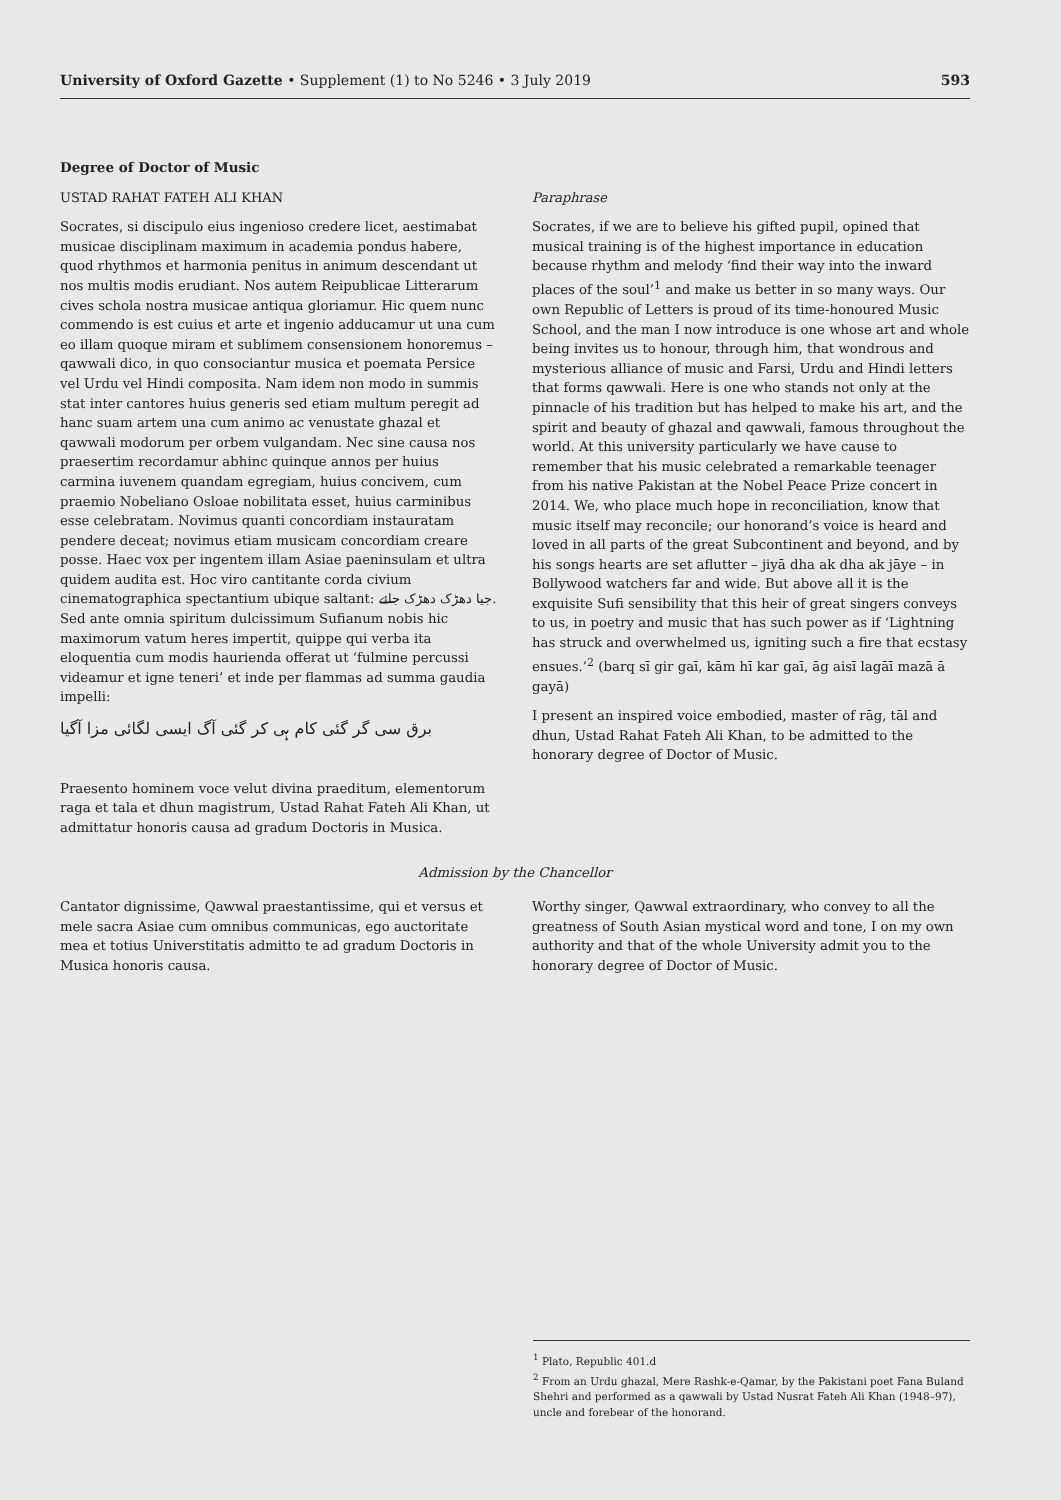University of Oxford Gazette • Supplement (1) to No 5246 • 3 July 2019 593
Degree of Doctor of Music
USTAD RAHAT FATEH ALI KHAN
Socrates, si discipulo eius ingenioso credere licet, aestimabat musicae disciplinam maximum in academia pondus habere, quod rhythmos et harmonia penitus in animum descendant ut nos multis modis erudiant. Nos autem Reipublicae Litterarum cives schola nostra musicae antiqua gloriamur. Hic quem nunc commendo is est cuius et arte et ingenio adducamur ut una cum eo illam quoque miram et sublimem consensionem honoremus – qawwali dico, in quo consociantur musica et poemata Persice vel Urdu vel Hindi composita. Nam idem non modo in summis stat inter cantores huius generis sed etiam multum peregit ad hanc suam artem una cum animo ac venustate ghazal et qawwali modorum per orbem vulgandam. Nec sine causa nos praesertim recordamur abhinc quinque annos per huius carmina iuvenem quandam egregiam, huius concivem, cum praemio Nobeliano Osloae nobilitata esset, huius carminibus esse celebratam. Novimus quanti concordiam instauratam pendere deceat; novimus etiam musicam concordiam creare posse. Haec vox per ingentem illam Asiae paeninsulam et ultra quidem audita est. Hoc viro cantitante corda civium cinematographica spectantium ubique saltant: جیا دھڑک دھڑک جائے. Sed ante omnia spiritum dulcissimum Sufianum nobis hic maximorum vatum heres impertit, quippe qui verba ita eloquentia cum modis haurienda offerat ut ‘fulmine percussi videamur et igne teneri’ et inde per flammas ad summa gaudia impelli:
برق سی گر گئی کام ہی کر گئی آگ ایسی لگائی مزا آگیا
Praesento hominem voce velut divina praeditum, elementorum raga et tala et dhun magistrum, Ustad Rahat Fateh Ali Khan, ut admittatur honoris causa ad gradum Doctoris in Musica.
Paraphrase
Socrates, if we are to believe his gifted pupil, opined that musical training is of the highest importance in education because rhythm and melody ‘find their way into the inward places of the soul’<sup>1</sup> and make us better in so many ways. Our own Republic of Letters is proud of its time-honoured Music School, and the man I now introduce is one whose art and whole being invites us to honour, through him, that wondrous and mysterious alliance of music and Farsi, Urdu and Hindi letters that forms qawwali. Here is one who stands not only at the pinnacle of his tradition but has helped to make his art, and the spirit and beauty of ghazal and qawwali, famous throughout the world. At this university particularly we have cause to remember that his music celebrated a remarkable teenager from his native Pakistan at the Nobel Peace Prize concert in 2014. We, who place much hope in reconciliation, know that music itself may reconcile; our honorand’s voice is heard and loved in all parts of the great Subcontinent and beyond, and by his songs hearts are set aflutter – jiyā dha ak dha ak jāye – in Bollywood watchers far and wide. But above all it is the exquisite Sufi sensibility that this heir of great singers conveys to us, in poetry and music that has such power as if ‘Lightning has struck and overwhelmed us, igniting such a fire that ecstasy ensues.’<sup>2</sup> (barq sī gir gaī, kām hī kar gaī, āg aisī lagāī mazā ā gayā)
I present an inspired voice embodied, master of rāg, tāl and dhun, Ustad Rahat Fateh Ali Khan, to be admitted to the honorary degree of Doctor of Music.
Admission by the Chancellor
Cantator dignissime, Qawwal praestantissime, qui et versus et mele sacra Asiae cum omnibus communicas, ego auctoritate mea et totius Universtitatis admitto te ad gradum Doctoris in Musica honoris causa.
Worthy singer, Qawwal extraordinary, who convey to all the greatness of South Asian mystical word and tone, I on my own authority and that of the whole University admit you to the honorary degree of Doctor of Music.
<sup>1</sup> Plato, Republic 401.d
<sup>2</sup> From an Urdu ghazal, Mere Rashk-e-Qamar, by the Pakistani poet Fana Buland Shehri and performed as a qawwali by Ustad Nusrat Fateh Ali Khan (1948–97), uncle and forebear of the honorand.